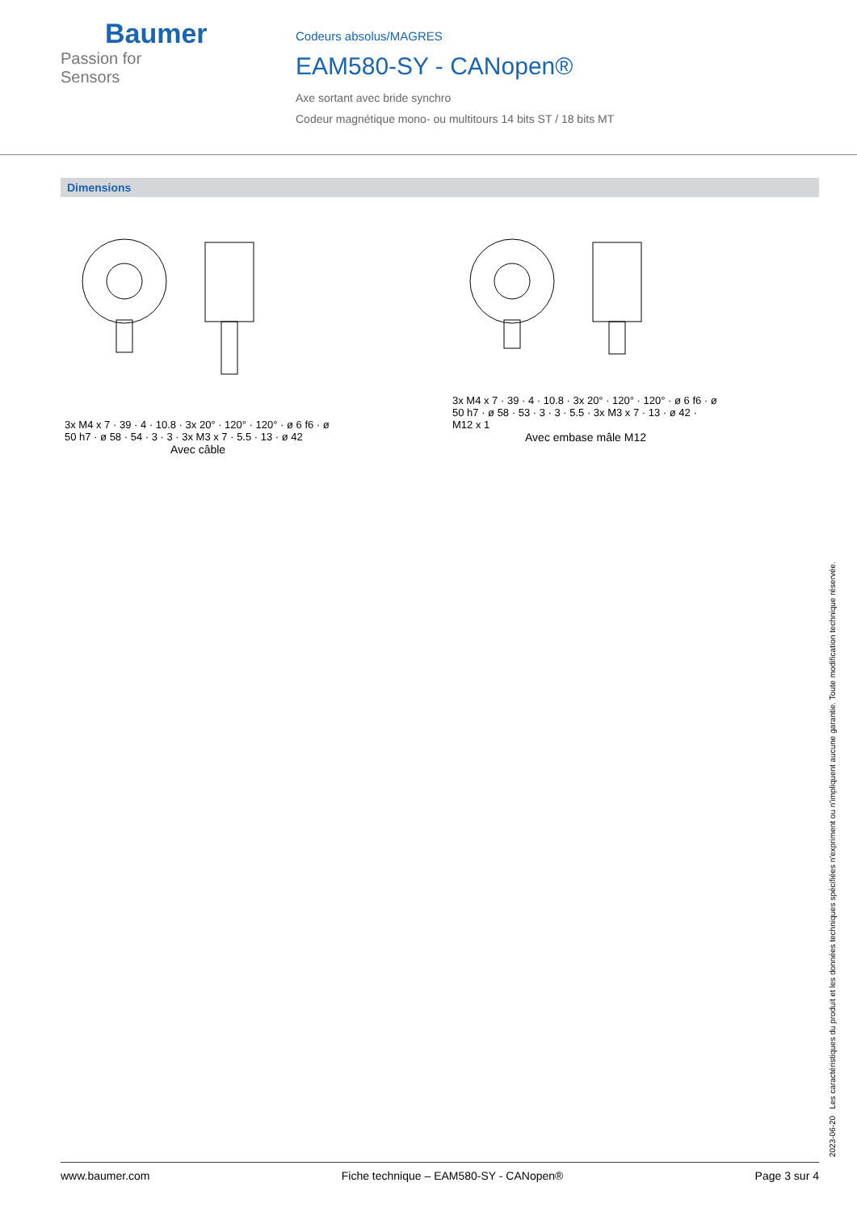Baumer
Passion for Sensors
Codeurs absolus/MAGRES
EAM580-SY - CANopen®
Axe sortant avec bride synchro
Codeur magnétique mono- ou multitours 14 bits ST / 18 bits MT
Dimensions
3x M4 x 7 · 39 · 4 · 10.8 · 3x 20° · 120° · 120° · ø 6 f6 · ø 50 h7 · ø 58 · 54 · 3 · 3 · 3x M3 x 7 · 5.5 · 13 · ø 42
Avec câble
3x M4 x 7 · 39 · 4 · 10.8 · 3x 20° · 120° · 120° · ø 6 f6 · ø 50 h7 · ø 58 · 53 · 3 · 3 · 5.5 · 3x M3 x 7 · 13 · ø 42 · M12 x 1
Avec embase mâle M12
2023-06-20 Les caractéristiques du produit et les données techniques spécifiées n'expriment ou n'impliquent aucune garantie. Toute modification technique réservée.
www.baumer.com Fiche technique – EAM580-SY - CANopen® Page 3 sur 4